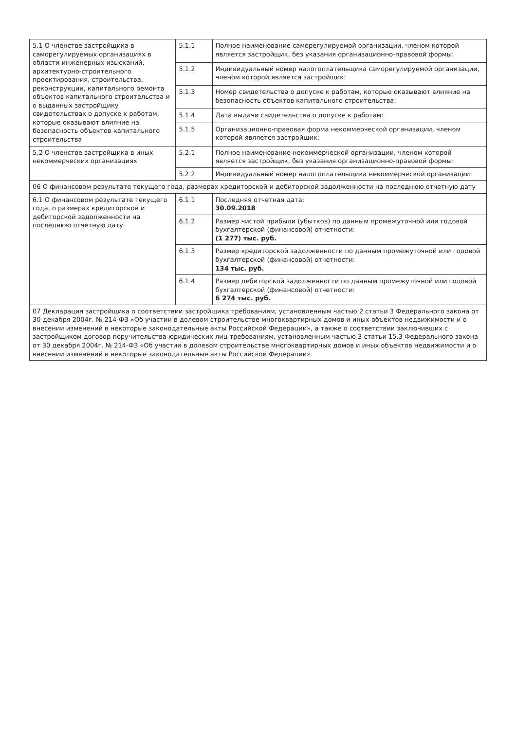| 5.1 О членстве застройщика в саморегулируемых организациях в области инженерных изысканий, архитектурно-строительного проектирования, строительства, реконструкции, капитального ремонта объектов капитального строительства и о выданных застройщику свидетельствах о допуске к работам, которые оказывают влияние на безопасность объектов капитального строительства | 5.1.1 | Полное наименование саморегулируемой организации, членом которой является застройщик, без указания организационно-правовой формы: |
| | 5.1.2 | Индивидуальный номер налогоплательщика саморегулируемой организации, членом которой является застройщик: |
| | 5.1.3 | Номер свидетельства о допуске к работам, которые оказывают влияние на безопасность объектов капитального строительства: |
| | 5.1.4 | Дата выдачи свидетельства о допуске к работам: |
| | 5.1.5 | Организационно-правовая форма некоммерческой организации, членом которой является застройщик: |
| 5.2 О членстве застройщика в иных некоммерческих организациях | 5.2.1 | Полное наименование некоммерческой организации, членом которой является застройщик, без указания организационно-правовой формы: |
| | 5.2.2 | Индивидуальный номер налогоплательщика некоммерческой организации: |
| 06 О финансовом результате текущего года, размерах кредиторской и дебиторской задолженности на последнюю отчетную дату | | |
| 6.1 О финансовом результате текущего года, о размерах кредиторской и дебиторской задолженности на последнюю отчетную дату | 6.1.1 | Последняя отчетная дата: 30.09.2018 |
| | 6.1.2 | Размер чистой прибыли (убытков) по данным промежуточной или годовой бухгалтерской (финансовой) отчетности: (1 277) тыс. руб. |
| | 6.1.3 | Размер кредиторской задолженности по данным промежуточной или годовой бухгалтерской (финансовой) отчетности: 134 тыс. руб. |
| | 6.1.4 | Размер дебиторской задолженности по данным промежуточной или годовой бухгалтерской (финансовой) отчетности: 6 274 тыс. руб. |
| 07 Декларация застройщика о соответствии застройщика требованиям, установленным частью 2 статьи 3 Федерального закона от 30 декабря 2004г. № 214-ФЗ «Об участии в долевом строительстве многоквартирных домов и иных объектов недвижимости и о внесении изменений в некоторые законодательные акты Российской Федерации», а также о соответствии заключивших с застройщиком договор поручительства юридических лиц требованиям, установленным частью 3 статьи 15.3 Федерального закона от 30 декабря 2004г. № 214-ФЗ «Об участии в долевом строительстве многоквартирных домов и иных объектов недвижимости и о внесении изменений в некоторые законодательные акты Российской Федерации» | | |